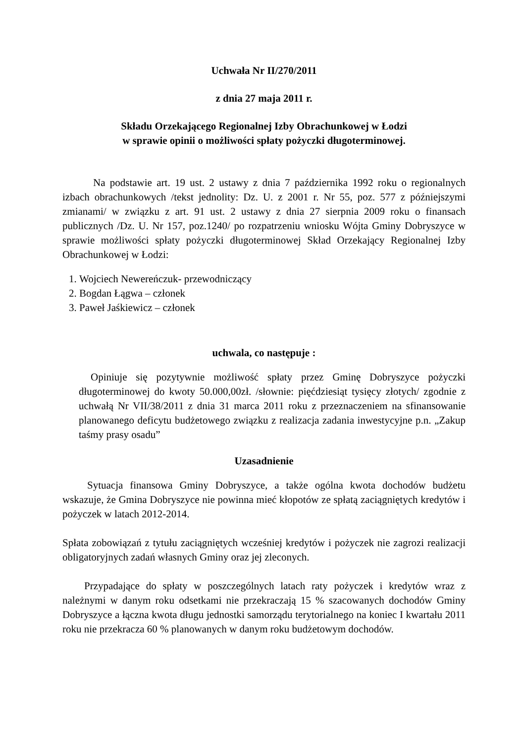Uchwała Nr II/270/2011
z dnia 27 maja 2011 r.
Składu Orzekającego Regionalnej Izby Obrachunkowej w Łodzi
w sprawie opinii o możliwości spłaty pożyczki długoterminowej.
Na podstawie art. 19 ust. 2 ustawy z dnia 7 października 1992 roku o regionalnych izbach obrachunkowych /tekst jednolity: Dz. U. z 2001 r. Nr 55, poz. 577 z późniejszymi zmianami/ w związku z art. 91 ust. 2 ustawy z dnia 27 sierpnia 2009 roku o finansach publicznych /Dz. U. Nr 157, poz.1240/ po rozpatrzeniu wniosku Wójta Gminy Dobryszyce w sprawie możliwości spłaty pożyczki długoterminowej Skład Orzekający Regionalnej Izby Obrachunkowej w Łodzi:
1. Wojciech Newereńczuk- przewodniczący
2. Bogdan Łągwa – członek
3. Paweł Jaśkiewicz – członek
uchwala, co następuje :
Opiniuje się pozytywnie możliwość spłaty przez Gminę Dobryszyce pożyczki długoterminowej do kwoty 50.000,00zł. /słownie: pięćdziesiąt tysięcy złotych/ zgodnie z uchwałą Nr VII/38/2011 z dnia 31 marca 2011 roku z przeznaczeniem na sfinansowanie planowanego deficytu budżetowego związku z realizacja zadania inwestycyjne p.n. „Zakup taśmy prasy osadu”
Uzasadnienie
Sytuacja finansowa Gminy Dobryszyce, a także ogólna kwota dochodów budżetu wskazuje, że Gmina Dobryszyce nie powinna mieć kłopotów ze spłatą zaciągniętych kredytów i pożyczek w latach 2012-2014.
Spłata zobowiązań z tytułu zaciągniętych wcześniej kredytów i pożyczek nie zagrozi realizacji obligatoryjnych zadań własnych Gminy oraz jej zleconych.
Przypadające do spłaty w poszczególnych latach raty pożyczek i kredytów wraz z należnymi w danym roku odsetkami nie przekraczają 15 % szacowanych dochodów Gminy Dobryszyce a łączna kwota długu jednostki samorządu terytorialnego na koniec I kwartału 2011 roku nie przekracza 60 % planowanych w danym roku budżetowym dochodów.